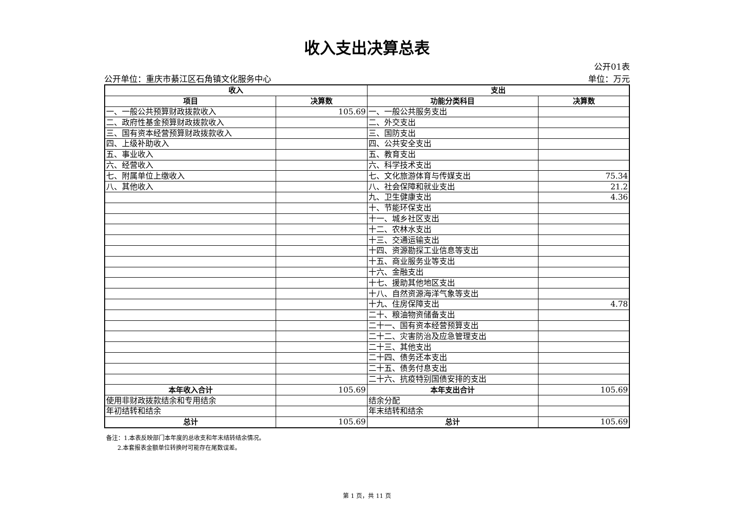收入支出决算总表
公开单位：重庆市綦江区石角镇文化服务中心
公开01表
单位：万元
| 收入 | | 支出 | |
| --- | --- | --- | --- |
| 项目 | 决算数 | 功能分类科目 | 决算数 |
| 一、一般公共预算财政拨款收入 | 105.69 | 一、一般公共服务支出 | |
| 二、政府性基金预算财政拨款收入 | | 二、外交支出 | |
| 三、国有资本经营预算财政拨款收入 | | 三、国防支出 | |
| 四、上级补助收入 | | 四、公共安全支出 | |
| 五、事业收入 | | 五、教育支出 | |
| 六、经营收入 | | 六、科学技术支出 | |
| 七、附属单位上缴收入 | | 七、文化旅游体育与传媒支出 | 75.34 |
| 八、其他收入 | | 八、社会保障和就业支出 | 21.2 |
| | | 九、卫生健康支出 | 4.36 |
| | | 十、节能环保支出 | |
| | | 十一、城乡社区支出 | |
| | | 十二、农林水支出 | |
| | | 十三、交通运输支出 | |
| | | 十四、资源勘探工业信息等支出 | |
| | | 十五、商业服务业等支出 | |
| | | 十六、金融支出 | |
| | | 十七、援助其他地区支出 | |
| | | 十八、自然资源海洋气象等支出 | |
| | | 十九、住房保障支出 | 4.78 |
| | | 二十、粮油物资储备支出 | |
| | | 二十一、国有资本经营预算支出 | |
| | | 二十二、灾害防治及应急管理支出 | |
| | | 二十三、其他支出 | |
| | | 二十四、债务还本支出 | |
| | | 二十五、债务付息支出 | |
| | | 二十六、抗疫特别国债安排的支出 | |
| 本年收入合计 | 105.69 | 本年支出合计 | 105.69 |
| 使用非财政拨款结余和专用结余 | | 结余分配 | |
| 年初结转和结余 | | 年末结转和结余 | |
| 总计 | 105.69 | 总计 | 105.69 |
备注：1.本表反映部门本年度的总收支和年末结转结余情况。
2.本套报表金额单位转换时可能存在尾数误差。
第 1 页，共 11 页